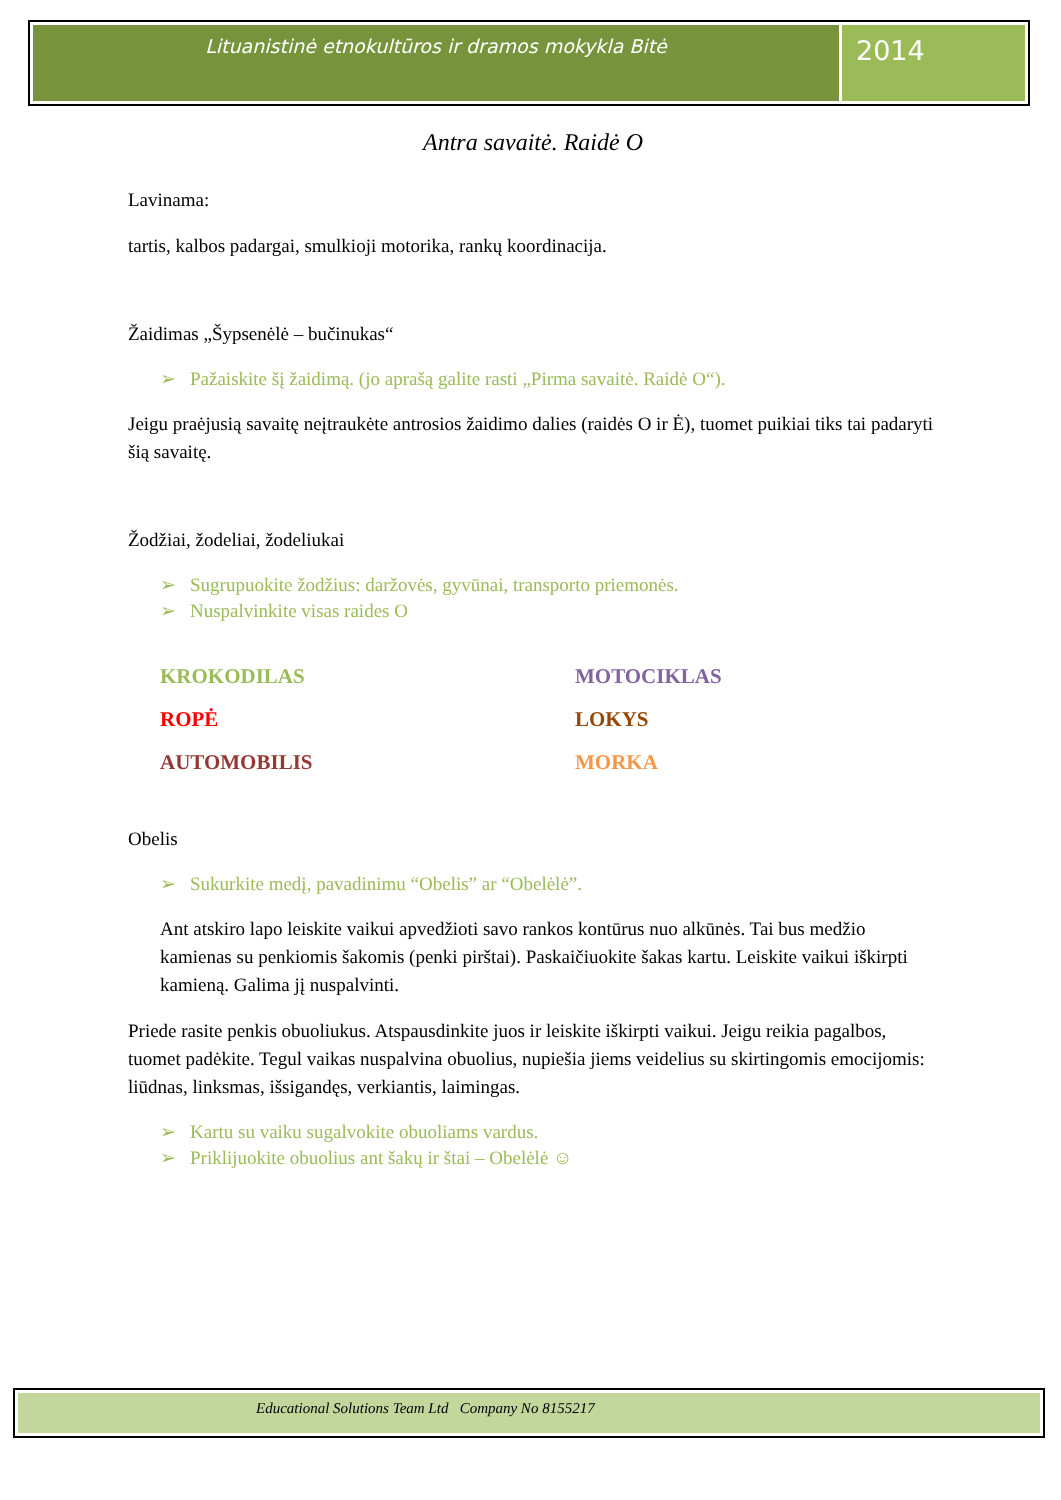Lituanistinė etnokultūros ir dramos mokykla Bitė
2014
Antra savaitė. Raidė O
Lavinama:
tartis, kalbos padargai, smulkioji motorika, rankų koordinacija.
Žaidimas „Šypsenėlė – bučinukas“
➢ Pažaiskite šį žaidimą. (jo aprašą galite rasti „Pirma savaitė. Raidė O“).
Jeigu praėjusią savaitę neįtraukėte antrosios žaidimo dalies (raidės O ir Ė), tuomet puikiai tiks tai padaryti šią savaitę.
Žodžiai, žodeliai, žodeliukai
➢ Sugrupuokite žodžius: daržovės, gyvūnai, transporto priemonės.
➢ Nuspalvinkite visas raides O
KROKODILAS
MOTOCIKLAS
ROPĖ
LOKYS
AUTOMOBILIS
MORKA
Obelis
➢ Sukurkite medį, pavadinimu “Obelis” ar “Obelėlė”.
Ant atskiro lapo leiskite vaikui apvedžioti savo rankos kontūrus nuo alkūnės. Tai bus medžio kamienas su penkiomis šakomis (penki pirštai). Paskaičiuokite šakas kartu. Leiskite vaikui iškirpti kamieną. Galima jį nuspalvinti.
Priede rasite penkis obuoliukus. Atspausdinkite juos ir leiskite iškirpti vaikui. Jeigu reikia pagalbos, tuomet padėkite. Tegul vaikas nuspalvina obuolius, nupiešia jiems veidelius su skirtingomis emocijomis: liūdnas, linksmas, išsigandęs, verkiantis, laimingas.
➢ Kartu su vaiku sugalvokite obuoliams vardus.
➢ Priklijuokite obuolius ant šakų ir štai – Obelėlė ☺
Educational Solutions Team Ltd Company No 8155217